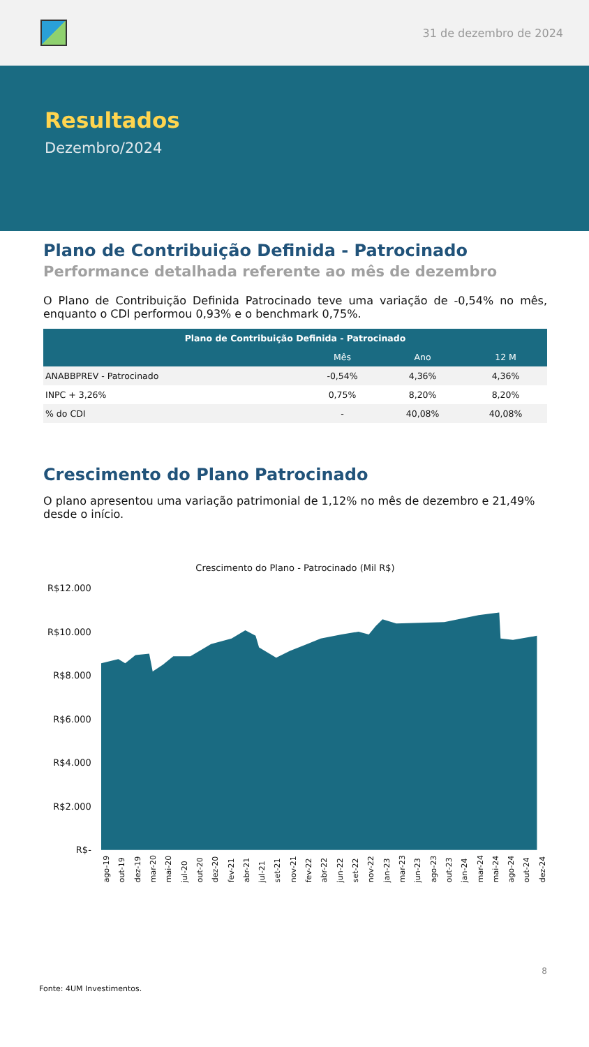31 de dezembro de 2024
Resultados
Dezembro/2024
Plano de Contribuição Definida - Patrocinado
Performance detalhada referente ao mês de dezembro
O Plano de Contribuição Definida Patrocinado teve uma variação de -0,54% no mês, enquanto o CDI performou 0,93% e o benchmark 0,75%.
| Plano de Contribuição Definida - Patrocinado | | | |
| --- | --- | --- | --- |
| | Mês | Ano | 12 M |
| ANABBPREV - Patrocinado | -0,54% | 4,36% | 4,36% |
| INPC + 3,26% | 0,75% | 8,20% | 8,20% |
| % do CDI | - | 40,08% | 40,08% |
Crescimento do Plano Patrocinado
O plano apresentou uma variação patrimonial de 1,12% no mês de dezembro e 21,49% desde o início.
Crescimento do Plano - Patrocinado (Mil R$)
R$12.000
R$10.000
R$8.000
R$6.000
R$4.000
R$2.000
R$-
ago-19 out-19 dez-19 mar-20 mai-20 jul-20 out-20 dez-20 fev-21 abr-21 jul-21 set-21 nov-21 fev-22 abr-22 jun-22 set-22 nov-22 jan-23 mar-23 jun-23 ago-23 out-23 jan-24 mar-24 mai-24 ago-24 out-24 dez-24
8
Fonte: 4UM Investimentos.